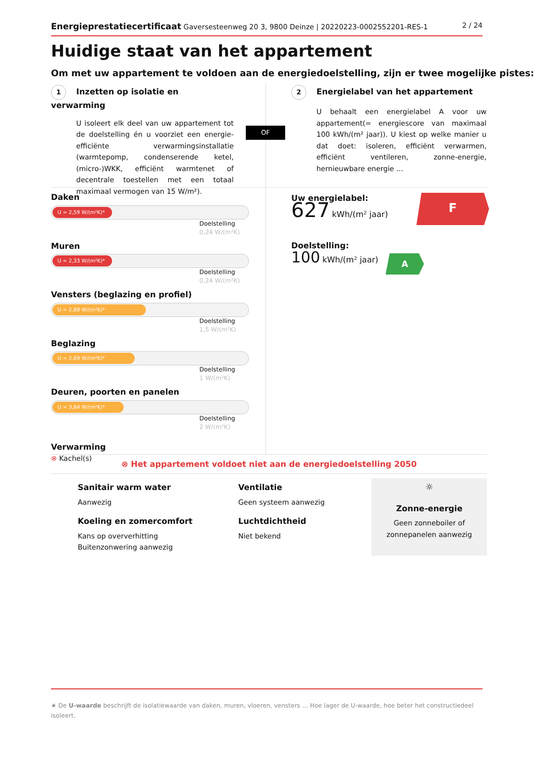Energieprestatiecertificaat Gaversesteenweg 20 3, 9800 Deinze | 20220223-0002552201-RES-1
2 / 24
Huidige staat van het appartement
Om met uw appartement te voldoen aan de energiedoelstelling, zijn er twee mogelijke pistes:
1 Inzetten op isolatie en verwarming
U isoleert elk deel van uw appartement tot de doelstelling én u voorziet een energie-efficiënte verwarmingsinstallatie (warmtepomp, condenserende ketel, (micro-)WKK, efficiënt warmtenet of decentrale toestellen met een totaal maximaal vermogen van 15 W/m²).
OF
2 Energielabel van het appartement
U behaalt een energielabel A voor uw appartement(= energiescore van maximaal 100 kWh/(m² jaar)). U kiest op welke manier u dat doet: isoleren, efficiënt verwarmen, efficiënt ventileren, zonne-energie, hernieuwbare energie …
Daken
U = 2,59 W/(m²K)*
Doelstelling
0,24 W/(m²K)
Muren
U = 2,33 W/(m²K)*
Doelstelling
0,24 W/(m²K)
Vensters (beglazing en profiel)
U = 2,88 W/(m²K)*
Doelstelling
1,5 W/(m²K)
Beglazing
U = 2,69 W/(m²K)*
Doelstelling
1 W/(m²K)
Deuren, poorten en panelen
U = 3,64 W/(m²K)*
Doelstelling
2 W/(m²K)
Verwarming
⊗ Kachel(s)
Uw energielabel:
627 kWh/(m² jaar)
F
Doelstelling:
100 kWh/(m² jaar)
A
⊗ Het appartement voldoet niet aan de energiedoelstelling 2050
Sanitair warm water
Aanwezig
Koeling en zomercomfort
Kans op oververhitting
Buitenzonwering aanwezig
Ventilatie
Geen systeem aanwezig
Luchtdichtheid
Niet bekend
☼
Zonne-energie
Geen zonneboiler of zonnepanelen aanwezig
★ De U-waarde beschrijft de isolatiewaarde van daken, muren, vloeren, vensters … Hoe lager de U-waarde, hoe beter het constructiedeel isoleert.